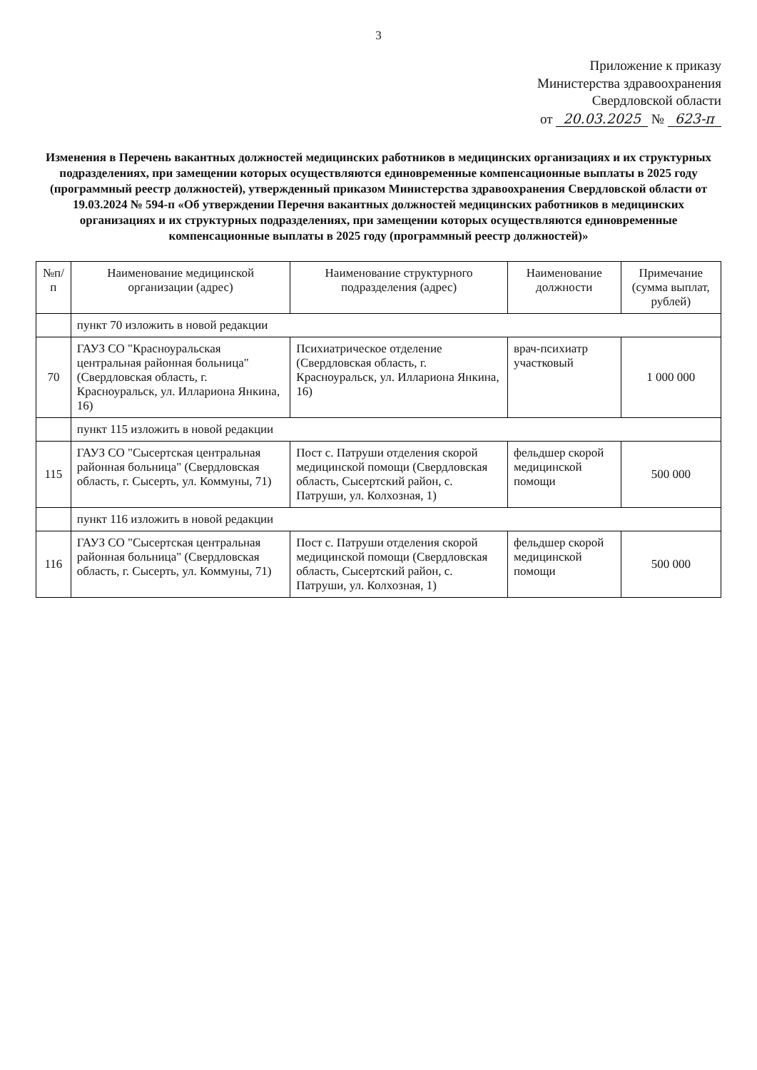3
Приложение к приказу
Министерства здравоохранения
Свердловской области
от 20.03.2025 № 623-п
Изменения в Перечень вакантных должностей медицинских работников в медицинских организациях и их структурных подразделениях, при замещении которых осуществляются единовременные компенсационные выплаты в 2025 году (программный реестр должностей), утвержденный приказом Министерства здравоохранения Свердловской области от 19.03.2024 № 594-п «Об утверждении Перечня вакантных должностей медицинских работников в медицинских организациях и их структурных подразделениях, при замещении которых осуществляются единовременные компенсационные выплаты в 2025 году (программный реестр должностей)»
| №п/п | Наименование медицинской организации (адрес) | Наименование структурного подразделения (адрес) | Наименование должности | Примечание (сумма выплат, рублей) |
| --- | --- | --- | --- | --- |
| | пункт 70 изложить в новой редакции | | | |
| 70 | ГАУЗ СО "Красноуральская центральная районная больница" (Свердловская область, г. Красноуральск, ул. Иллариона Янкина, 16) | Психиатрическое отделение (Свердловская область, г. Красноуральск, ул. Иллариона Янкина, 16) | врач-психиатр участковый | 1 000 000 |
| | пункт 115 изложить в новой редакции | | | |
| 115 | ГАУЗ СО "Сысертская центральная районная больница" (Свердловская область, г. Сысерть, ул. Коммуны, 71) | Пост с. Патруши отделения скорой медицинской помощи (Свердловская область, Сысертский район, с. Патруши, ул. Колхозная, 1) | фельдшер скорой медицинской помощи | 500 000 |
| | пункт 116 изложить в новой редакции | | | |
| 116 | ГАУЗ СО "Сысертская центральная районная больница" (Свердловская область, г. Сысерть, ул. Коммуны, 71) | Пост с. Патруши отделения скорой медицинской помощи (Свердловская область, Сысертский район, с. Патруши, ул. Колхозная, 1) | фельдшер скорой медицинской помощи | 500 000 |